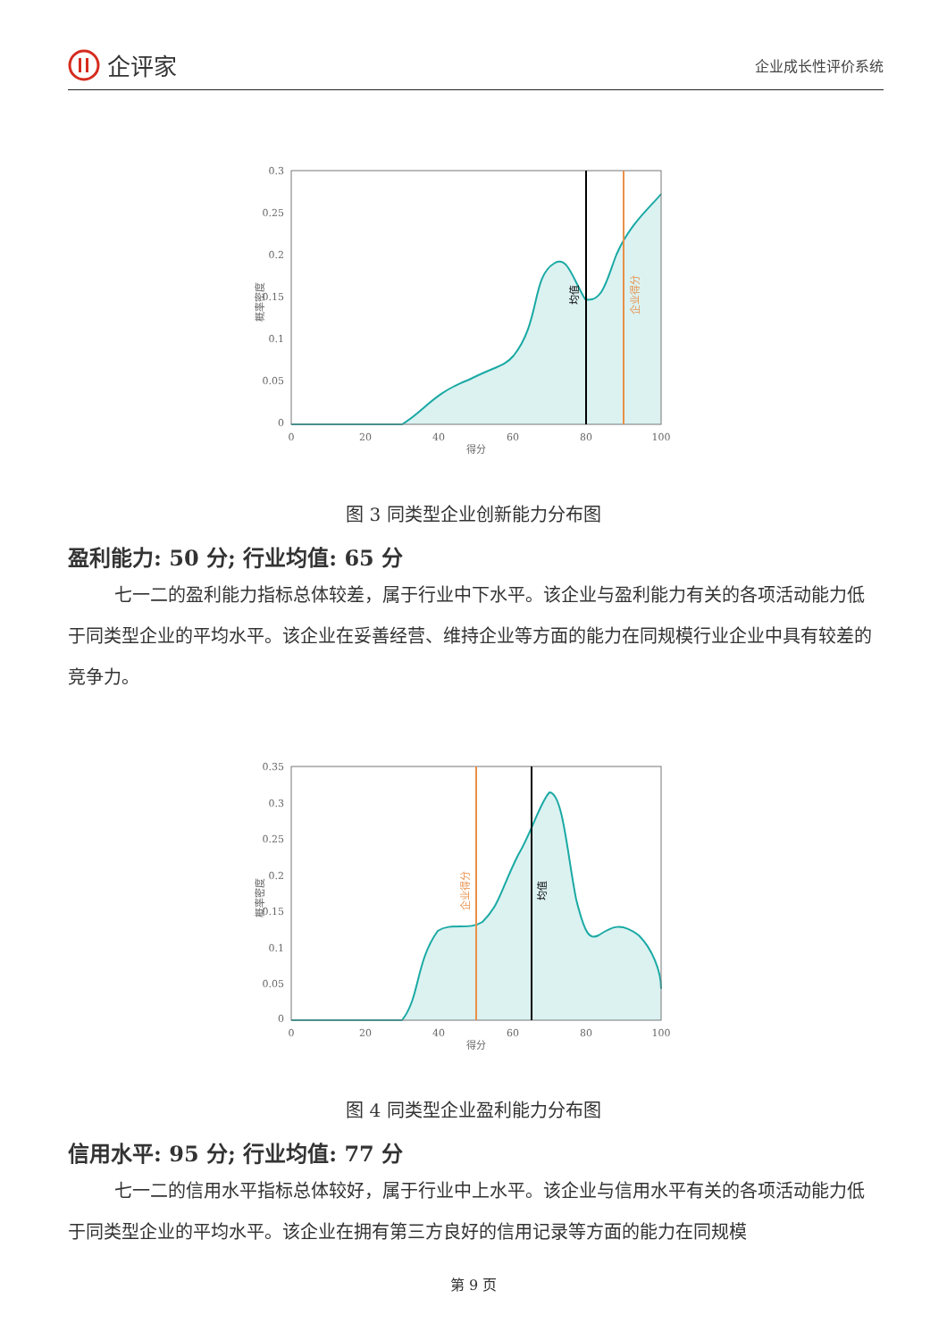企评家
企业成长性评价系统
概率密度
0.3
0.25
0.2
0.15
0.1
0.05
0
均值
企业得分
0
20
40
60
80
100
得分
图 3 同类型企业创新能力分布图
盈利能力: 50 分; 行业均值: 65 分
七一二的盈利能力指标总体较差，属于行业中下水平。该企业与盈利能力有关的各项活动能力低于同类型企业的平均水平。该企业在妥善经营、维持企业等方面的能力在同规模行业企业中具有较差的竞争力。
概率密度
0.35
0.3
0.25
0.2
0.15
0.1
0.05
0
企业得分
均值
0
20
40
60
80
100
得分
图 4 同类型企业盈利能力分布图
信用水平: 95 分; 行业均值: 77 分
七一二的信用水平指标总体较好，属于行业中上水平。该企业与信用水平有关的各项活动能力低于同类型企业的平均水平。该企业在拥有第三方良好的信用记录等方面的能力在同规模
第 9 页